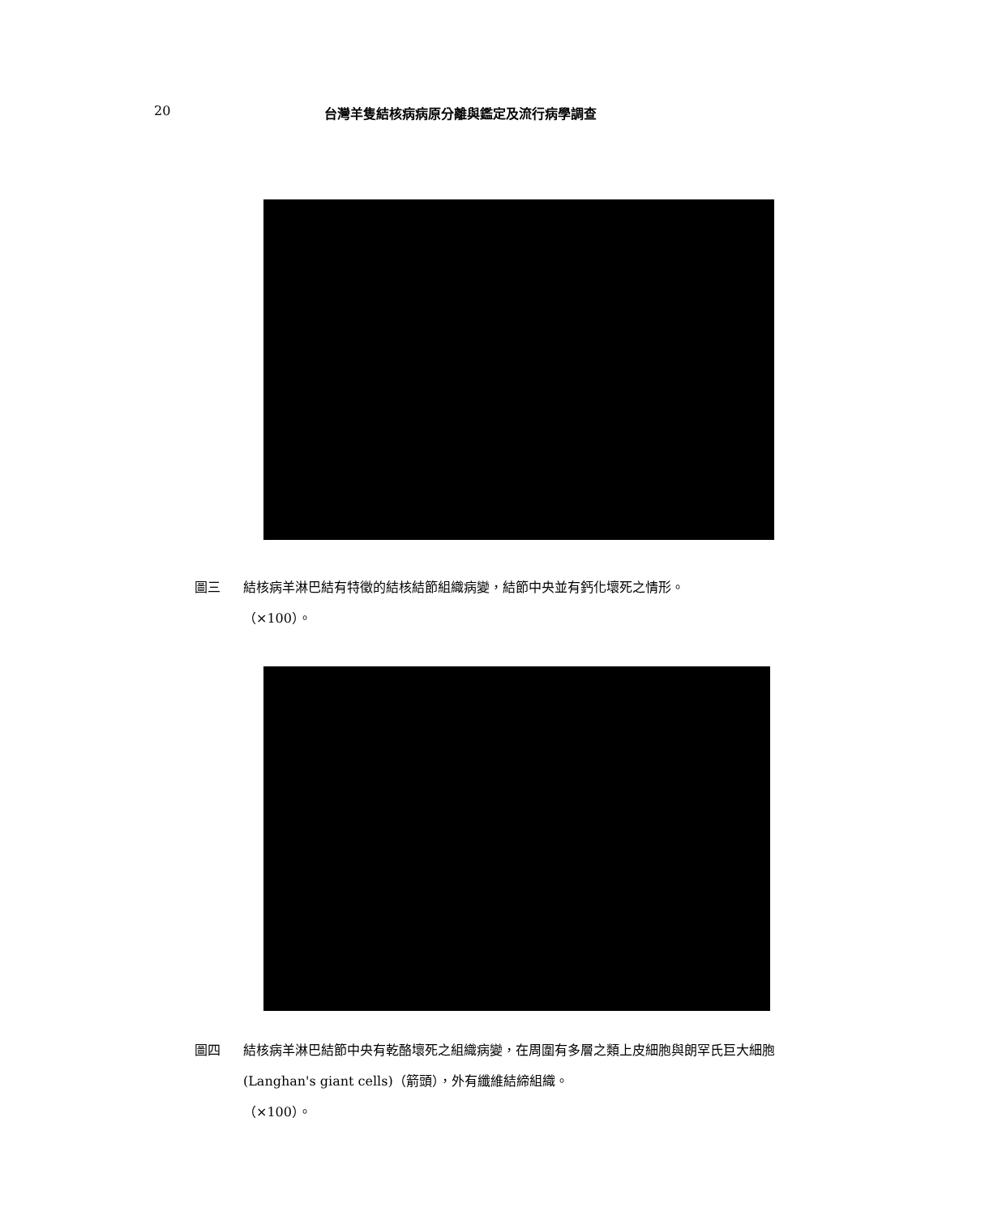20 台灣羊隻結核病病原分離與鑑定及流行病學調查
圖三 結核病羊淋巴結有特徵的結核結節組織病變，結節中央並有鈣化壞死之情形。
（×100）。
圖四 結核病羊淋巴結節中央有乾酪壞死之組織病變，在周圍有多層之類上皮細胞與朗罕氏巨大細胞 (Langhan's giant cells)（箭頭），外有纖維結締組織。
（×100）。